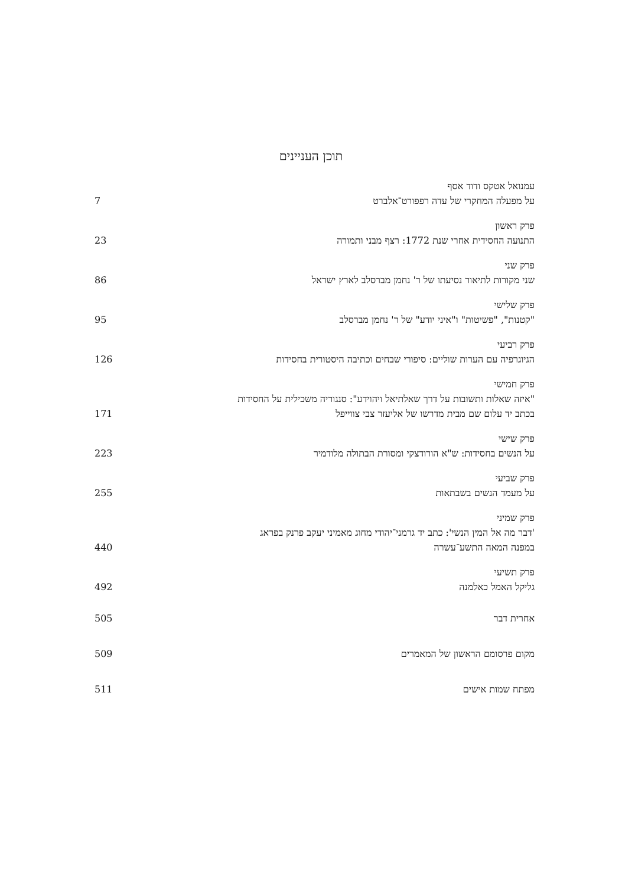תוכן העניינים
עמנואל אטקס ודוד אסף
על מפעלה המחקרי של עדה רפפורט־אלברט 7
פרק ראשון
התנועה החסידית אחרי שנת 1772: רצף מבני ותמורה 23
פרק שני
שני מקורות לתיאור נסיעתו של ר' נחמן מברסלב לארץ ישראל 86
פרק שלישי
"קטנות", "פשיטות" ו"איני יודע" של ר' נחמן מברסלב 95
פרק רביעי
הגיוגרפיה עם הערות שוליים: סיפורי שבחים וכתיבה היסטורית בחסידות 126
פרק חמישי
"איזה שאלות ותשובות על דרך שאלתיאל ויהוידע": סנגוריה משכילית על החסידות
בכתב יד עלום שם מבית מדרשו של אליעזר צבי צווייפל 171
פרק שישי
על הנשים בחסידות: ש"א הורודצקי ומסורת הבתולה מלודמיר 223
פרק שביעי
על מעמד הנשים בשבתאות 255
פרק שמיני
'דבר מה אל המין הנשי': כתב יד גרמני־יהודי מחוג מאמיני יעקב פרנק בפראג
במפנה המאה התשע־עשרה 440
פרק תשיעי
גליקל האמל כאלמנה 492
אחרית דבר 505
מקום פרסומם הראשון של המאמרים 509
מפתח שמות אישים 511